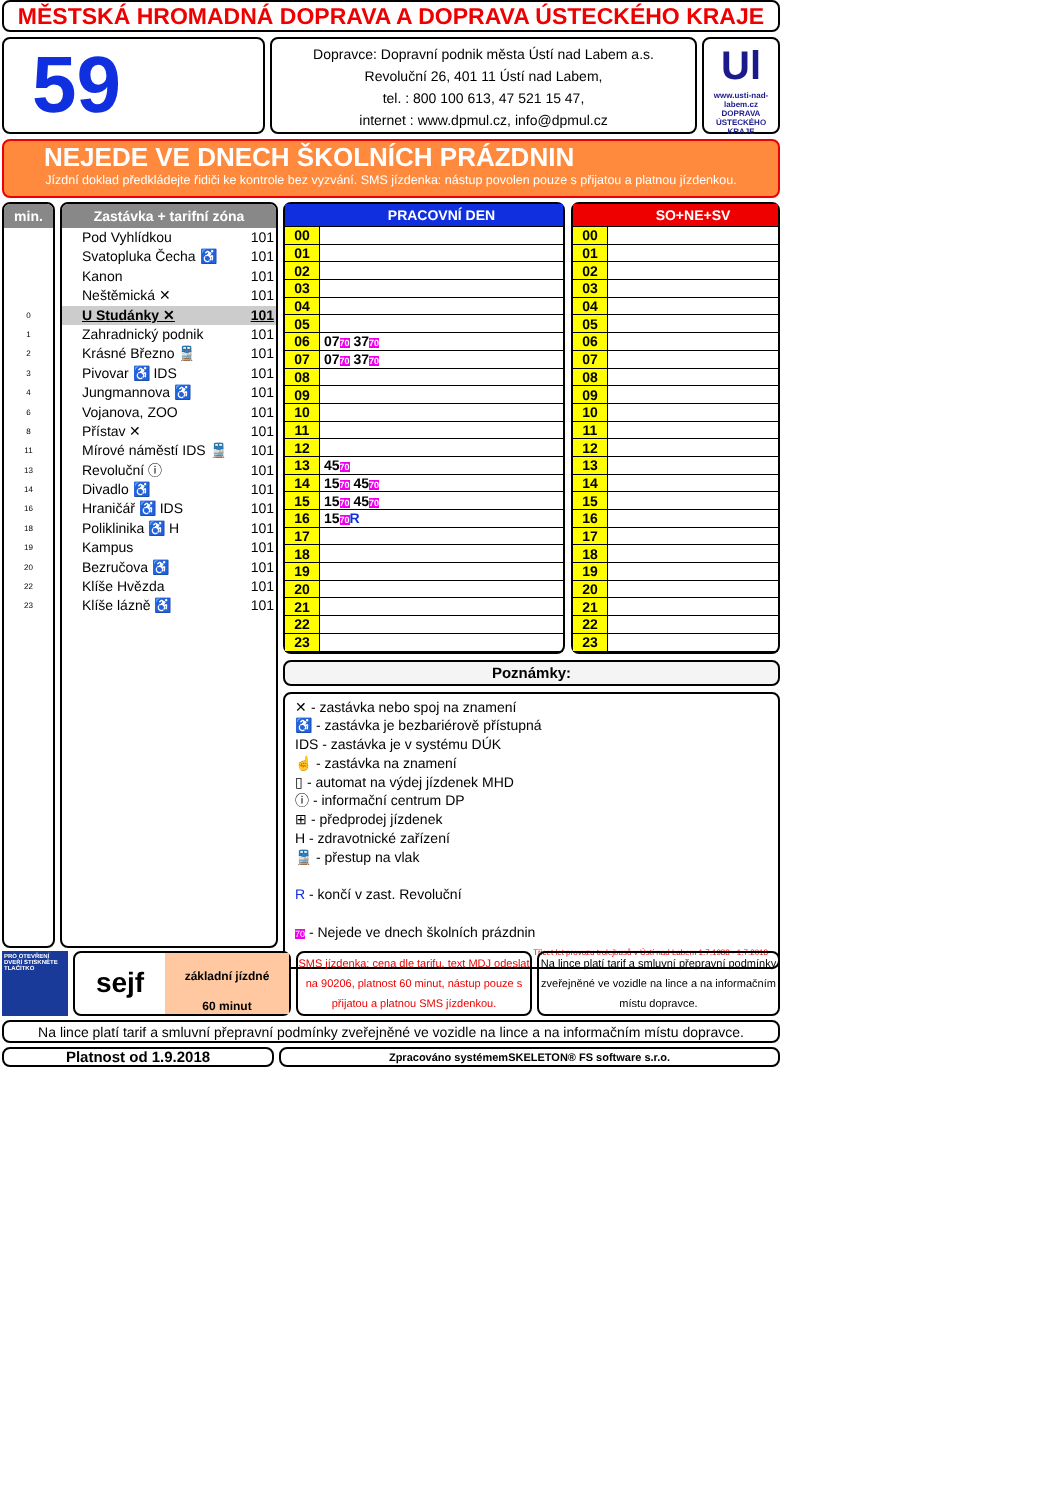MĚSTSKÁ HROMADNÁ DOPRAVA A DOPRAVA ÚSTECKÉHO KRAJE
59
Dopravce: Dopravní podnik města Ústí nad Labem a.s.
Revoluční 26, 401 11 Ústí nad Labem,
tel. : 800 100 613, 47 521 15 47,
internet : www.dpmul.cz, info@dpmul.cz
Ul
www.usti-nad-labem.cz
DOPRAVA ÚSTECKÉHO KRAJE
NEJEDE VE DNECH ŠKOLNÍCH PRÁZDNIN
Jízdní doklad předkládejte řidiči ke kontrole bez vyzvání. SMS jízdenka: nástup povolen pouze s přijatou a platnou jízdenkou.
min.
0
1
2
3
4
6
8
11
13
14
16
18
19
20
22
23
Zastávka + tarifní zóna
Pod Vyhlídkou 101
Svatopluka Čecha ♿ 101
Kanon 101
Neštěmická ✕ 101
U Studánky ✕ 101
Zahradnický podnik 101
Krásné Březno 🚆 101
Pivovar ♿ IDS 101
Jungmannova ♿ 101
Vojanova, ZOO 101
Přístav ✕ 101
Mírové náměstí IDS 🚆 101
Revoluční ⓘ 101
Divadlo ♿ 101
Hraničář ♿ IDS 101
Poliklinika ♿ H 101
Kampus 101
Bezručova ♿ 101
Klíše Hvězda 101
Klíše lázně ♿ 101
| | PRACOVNÍ DEN |
| --- | --- |
| 00 | |
| 01 | |
| 02 | |
| 03 | |
| 04 | |
| 05 | |
| 06 | 07 70 37 70 |
| 07 | 07 70 37 70 |
| 08 | |
| 09 | |
| 10 | |
| 11 | |
| 12 | |
| 13 | 45 70 |
| 14 | 15 70 45 70 |
| 15 | 15 70 45 70 |
| 16 | 15 70 R |
| 17 | |
| 18 | |
| 19 | |
| 20 | |
| 21 | |
| 22 | |
| 23 | |
| | SO+NE+SV |
| --- | --- |
| 00 | |
| 01 | |
| 02 | |
| 03 | |
| 04 | |
| 05 | |
| 06 | |
| 07 | |
| 08 | |
| 09 | |
| 10 | |
| 11 | |
| 12 | |
| 13 | |
| 14 | |
| 15 | |
| 16 | |
| 17 | |
| 18 | |
| 19 | |
| 20 | |
| 21 | |
| 22 | |
| 23 | |
Poznámky:
✕ - zastávka nebo spoj na znamení
♿ - zastávka je bezbariérově přístupná
IDS - zastávka je v systému DÚK
☝ - zastávka na znamení
▯ - automat na výdej jízdenek MHD
ⓘ - informační centrum DP
⊞ - předprodej jízdenek
H - zdravotnické zařízení
🚆 - přestup na vlak
R - končí v zast. Revoluční
70 - Nejede ve dnech školních prázdnin
Třicet let provozu trolejbusů v Ústí nad Labem 1.7.1988 - 1.7.2018
PRO OTEVŘENÍ DVEŘÍ STISKNĚTE TLAČÍTKO
sejf
základní jízdné
60 minut
SMS jízdenka: cena dle tarifu, text MDJ odeslat na 90206, platnost 60 minut, nástup pouze s přijatou a platnou SMS jízdenkou.
Na lince platí tarif a smluvní přepravní podmínky zveřejněné ve vozidle na lince a na informačním místu dopravce.
Na lince platí tarif a smluvní přepravní podmínky zveřejněné ve vozidle na lince a na informačním místu dopravce.
Platnost od 1.9.2018
Zpracováno systémemSKELETON® FS software s.r.o.